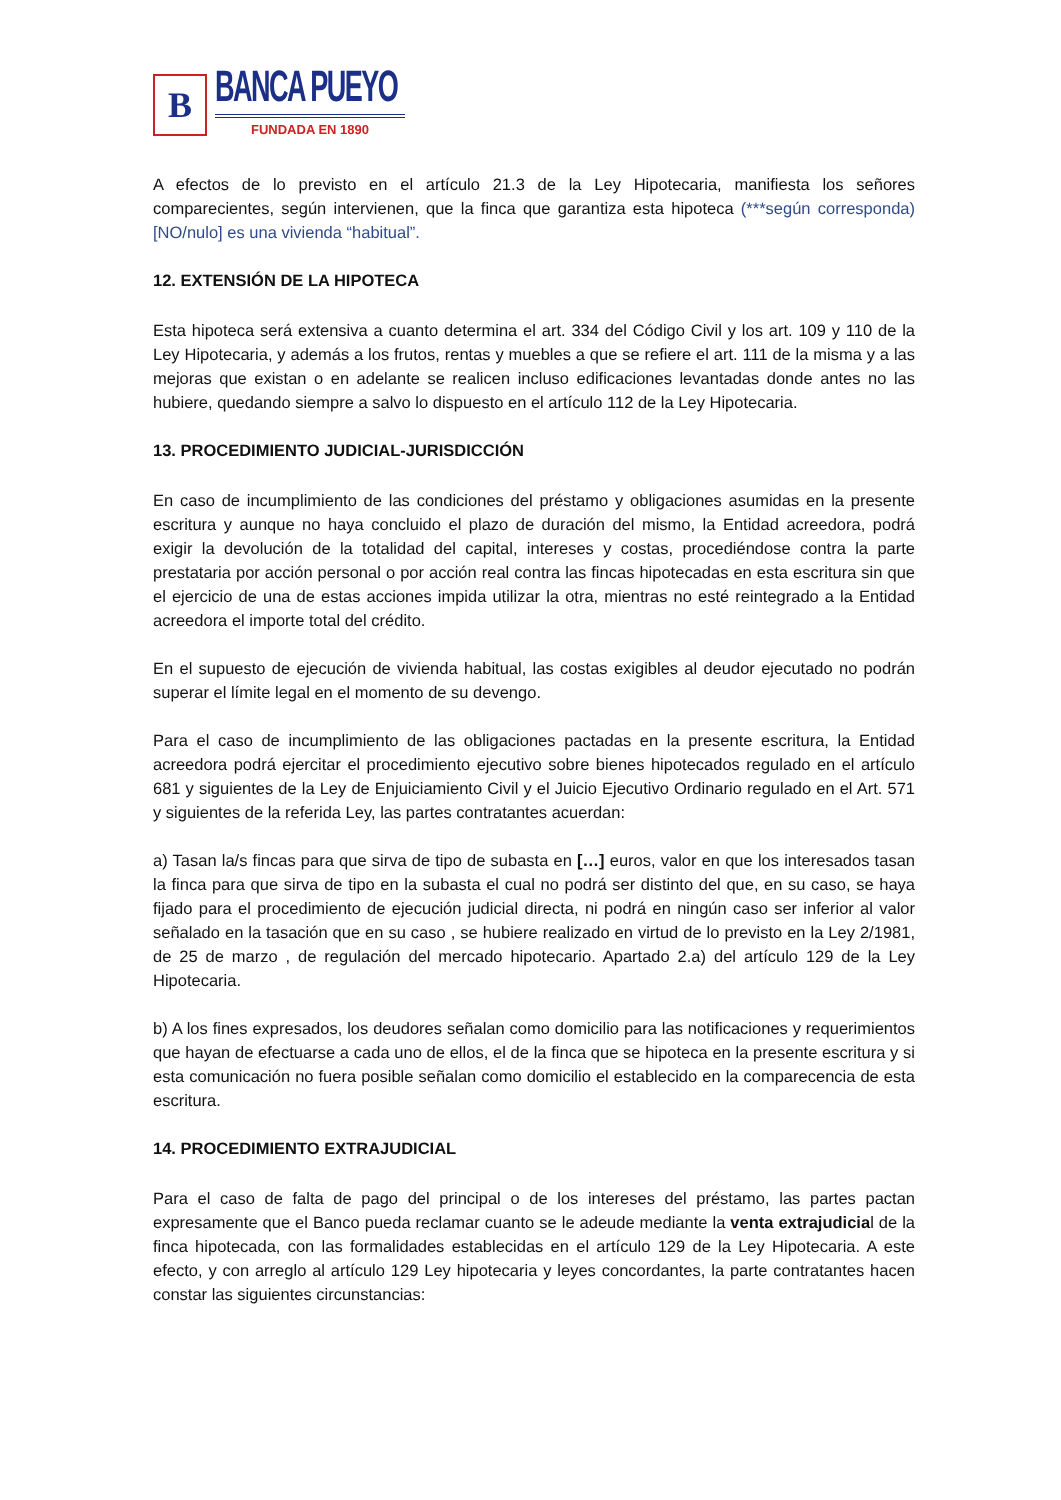B
BANCA PUEYO
FUNDADA EN 1890
A efectos de lo previsto en el artículo 21.3 de la Ley Hipotecaria, manifiesta los señores comparecientes, según intervienen, que la finca que garantiza esta hipoteca (***según corresponda) [NO/nulo] es una vivienda “habitual”.
12. EXTENSIÓN DE LA HIPOTECA
Esta hipoteca será extensiva a cuanto determina el art. 334 del Código Civil y los art. 109 y 110 de la Ley Hipotecaria, y además a los frutos, rentas y muebles a que se refiere el art. 111 de la misma y a las mejoras que existan o en adelante se realicen incluso edificaciones levantadas donde antes no las hubiere, quedando siempre a salvo lo dispuesto en el artículo 112 de la Ley Hipotecaria.
13. PROCEDIMIENTO JUDICIAL-JURISDICCIÓN
En caso de incumplimiento de las condiciones del préstamo y obligaciones asumidas en la presente escritura y aunque no haya concluido el plazo de duración del mismo, la Entidad acreedora, podrá exigir la devolución de la totalidad del capital, intereses y costas, procediéndose contra la parte prestataria por acción personal o por acción real contra las fincas hipotecadas en esta escritura sin que el ejercicio de una de estas acciones impida utilizar la otra, mientras no esté reintegrado a la Entidad acreedora el importe total del crédito.
En el supuesto de ejecución de vivienda habitual, las costas exigibles al deudor ejecutado no podrán superar el límite legal en el momento de su devengo.
Para el caso de incumplimiento de las obligaciones pactadas en la presente escritura, la Entidad acreedora podrá ejercitar el procedimiento ejecutivo sobre bienes hipotecados regulado en el artículo 681 y siguientes de la Ley de Enjuiciamiento Civil y el Juicio Ejecutivo Ordinario regulado en el Art. 571 y siguientes de la referida Ley, las partes contratantes acuerdan:
a) Tasan la/s fincas para que sirva de tipo de subasta en […] euros, valor en que los interesados tasan la finca para que sirva de tipo en la subasta el cual no podrá ser distinto del que, en su caso, se haya fijado para el procedimiento de ejecución judicial directa, ni podrá en ningún caso ser inferior al valor señalado en la tasación que en su caso , se hubiere realizado en virtud de lo previsto en la Ley 2/1981, de 25 de marzo , de regulación del mercado hipotecario. Apartado 2.a) del artículo 129 de la Ley Hipotecaria.
b) A los fines expresados, los deudores señalan como domicilio para las notificaciones y requerimientos que hayan de efectuarse a cada uno de ellos, el de la finca que se hipoteca en la presente escritura y si esta comunicación no fuera posible señalan como domicilio el establecido en la comparecencia de esta escritura.
14. PROCEDIMIENTO EXTRAJUDICIAL
Para el caso de falta de pago del principal o de los intereses del préstamo, las partes pactan expresamente que el Banco pueda reclamar cuanto se le adeude mediante la venta extrajudicial de la finca hipotecada, con las formalidades establecidas en el artículo 129 de la Ley Hipotecaria. A este efecto, y con arreglo al artículo 129 Ley hipotecaria y leyes concordantes, la parte contratantes hacen constar las siguientes circunstancias: